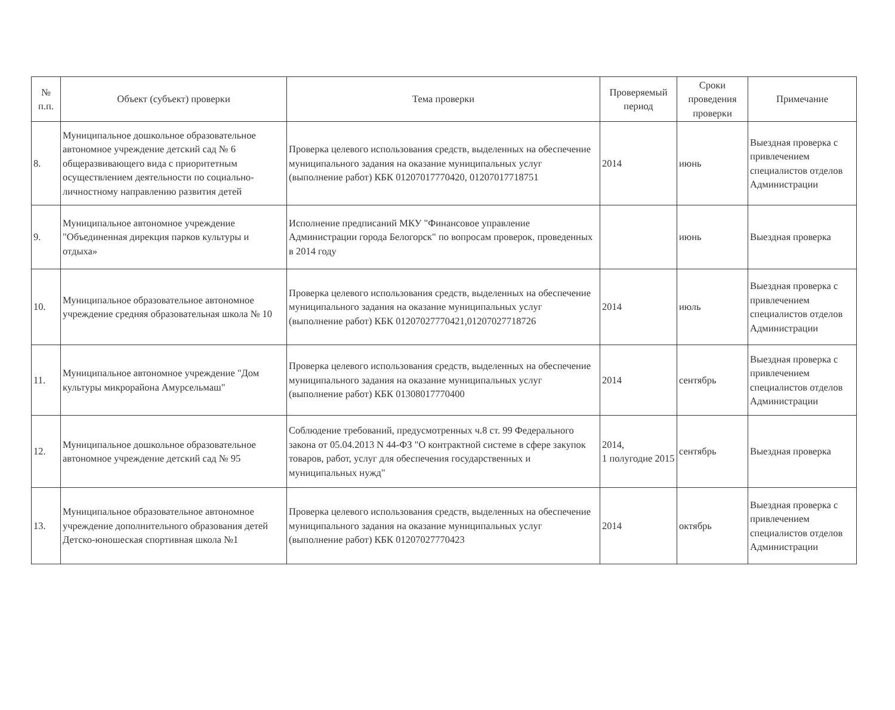| № п.п. | Объект (субъект) проверки | Тема проверки | Проверяемый период | Сроки проведения проверки | Примечание |
| --- | --- | --- | --- | --- | --- |
| 8. | Муниципальное дошкольное образовательное автономное учреждение детский сад № 6 общеразвивающего вида с приоритетным осуществлением деятельности по социально-личностному направлению развития детей | Проверка целевого использования средств, выделенных на обеспечение муниципального задания на оказание муниципальных услуг (выполнение работ) КБК 01207017770420, 01207017718751 | 2014 | июнь | Выездная проверка с привлечением специалистов отделов Администрации |
| 9. | Муниципальное автономное учреждение "Объединенная дирекция парков культуры и отдыха» | Исполнение предписаний МКУ "Финансовое управление Администрации города Белогорск" по вопросам проверок, проведенных в 2014 году | | июнь | Выездная проверка |
| 10. | Муниципальное образовательное автономное учреждение средняя образовательная школа № 10 | Проверка целевого использования средств, выделенных на обеспечение муниципального задания на оказание муниципальных услуг (выполнение работ) КБК 01207027770421,01207027718726 | 2014 | июль | Выездная проверка с привлечением специалистов отделов Администрации |
| 11. | Муниципальное автономное учреждение "Дом культуры микрорайона Амурсельмаш" | Проверка целевого использования средств, выделенных на обеспечение муниципального задания на оказание муниципальных услуг (выполнение работ) КБК 01308017770400 | 2014 | сентябрь | Выездная проверка с привлечением специалистов отделов Администрации |
| 12. | Муниципальное дошкольное образовательное автономное учреждение детский сад № 95 | Соблюдение требований, предусмотренных ч.8 ст. 99 Федерального закона от 05.04.2013 N 44-ФЗ "О контрактной системе в сфере закупок товаров, работ, услуг для обеспечения государственных и муниципальных нужд" | 2014, 1 полугодие 2015 | сентябрь | Выездная проверка |
| 13. | Муниципальное образовательное автономное учреждение дополнительного образования детей Детско-юношеская спортивная школа №1 | Проверка целевого использования средств, выделенных на обеспечение муниципального задания на оказание муниципальных услуг (выполнение работ) КБК 01207027770423 | 2014 | октябрь | Выездная проверка с привлечением специалистов отделов Администрации |